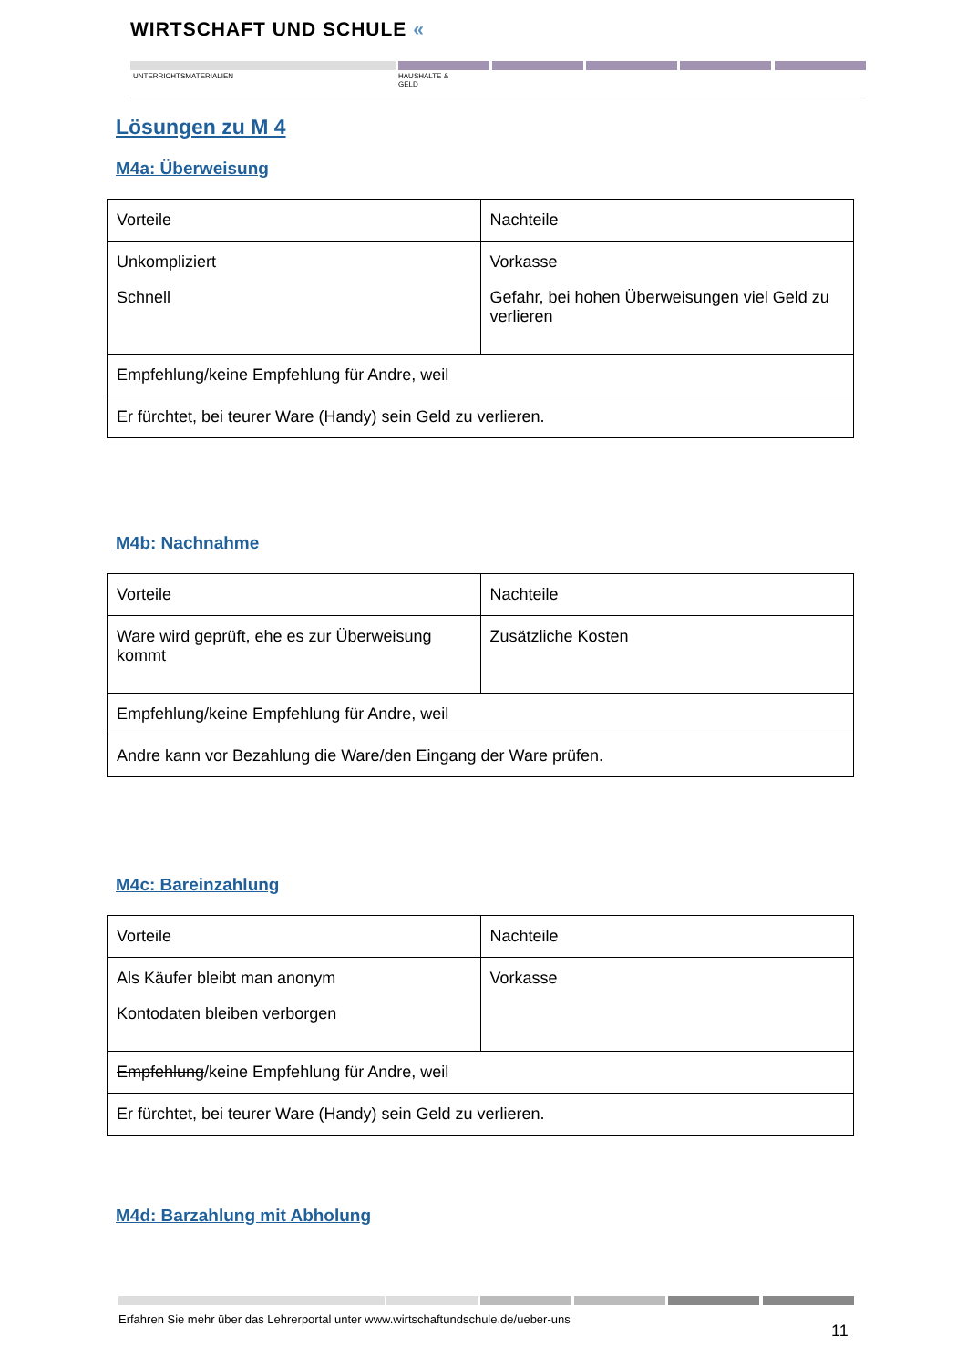WIRTSCHAFT UND SCHULE «
UNTERRICHTSMATERIALIEN
HAUSHALTE &
GELD
Lösungen zu M 4
M4a: Überweisung
| Vorteile | Nachteile |
| Unkompliziert Schnell | Vorkasse Gefahr, bei hohen Überweisungen viel Geld zu verlieren |
| Empfehlung /keine Empfehlung für Andre, weil | |
| Er fürchtet, bei teurer Ware (Handy) sein Geld zu verlieren. | |
M4b: Nachnahme
| Vorteile | Nachteile |
| Ware wird geprüft, ehe es zur Überweisung kommt | Zusätzliche Kosten |
| Empfehlung/ keine Empfehlung für Andre, weil | |
| Andre kann vor Bezahlung die Ware/den Eingang der Ware prüfen. | |
M4c: Bareinzahlung
| Vorteile | Nachteile |
| Als Käufer bleibt man anonym Kontodaten bleiben verborgen | Vorkasse |
| Empfehlung /keine Empfehlung für Andre, weil | |
| Er fürchtet, bei teurer Ware (Handy) sein Geld zu verlieren. | |
M4d: Barzahlung mit Abholung
Erfahren Sie mehr über das Lehrerportal unter www.wirtschaftundschule.de/ueber-uns
11